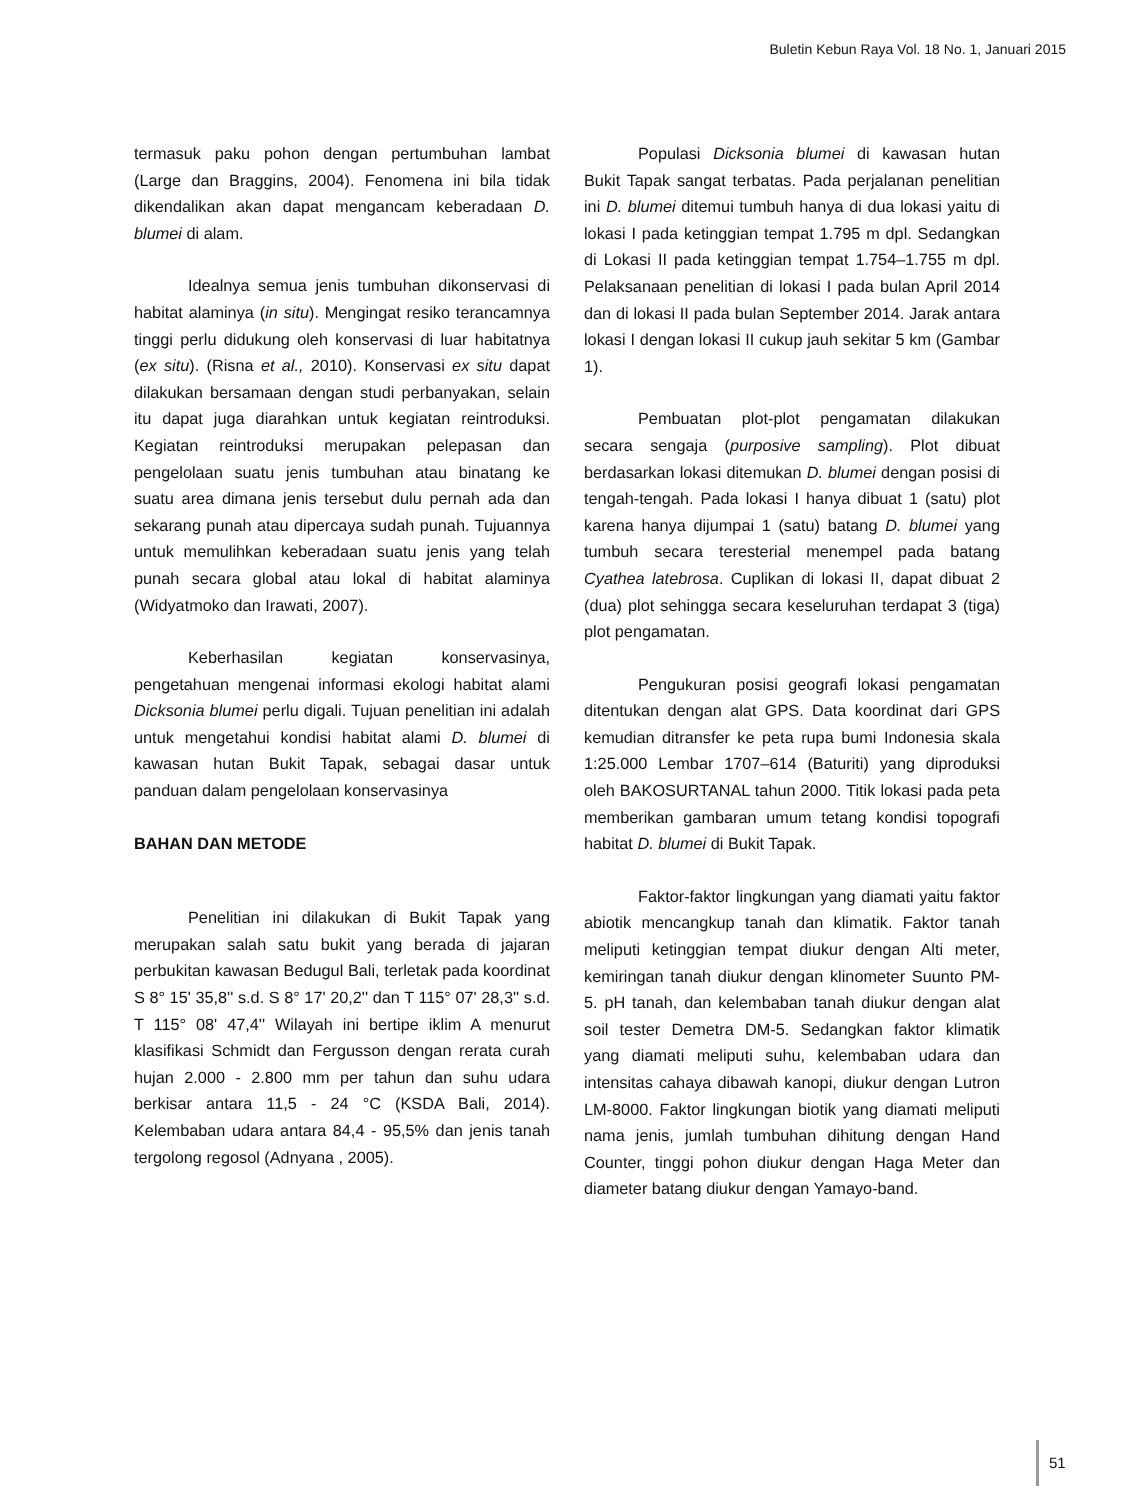Buletin Kebun Raya Vol. 18 No. 1, Januari 2015
termasuk paku pohon dengan pertumbuhan lambat (Large dan Braggins, 2004). Fenomena ini bila tidak dikendalikan akan dapat mengancam keberadaan D. blumei di alam.
Idealnya semua jenis tumbuhan dikonservasi di habitat alaminya (in situ). Mengingat resiko terancamnya tinggi perlu didukung oleh konservasi di luar habitatnya (ex situ). (Risna et al., 2010). Konservasi ex situ dapat dilakukan bersamaan dengan studi perbanyakan, selain itu dapat juga diarahkan untuk kegiatan reintroduksi. Kegiatan reintroduksi merupakan pelepasan dan pengelolaan suatu jenis tumbuhan atau binatang ke suatu area dimana jenis tersebut dulu pernah ada dan sekarang punah atau dipercaya sudah punah. Tujuannya untuk memulihkan keberadaan suatu jenis yang telah punah secara global atau lokal di habitat alaminya (Widyatmoko dan Irawati, 2007).
Keberhasilan kegiatan konservasinya, pengetahuan mengenai informasi ekologi habitat alami Dicksonia blumei perlu digali. Tujuan penelitian ini adalah untuk mengetahui kondisi habitat alami D. blumei di kawasan hutan Bukit Tapak, sebagai dasar untuk panduan dalam pengelolaan konservasinya
BAHAN DAN METODE
Penelitian ini dilakukan di Bukit Tapak yang merupakan salah satu bukit yang berada di jajaran perbukitan kawasan Bedugul Bali, terletak pada koordinat S 8° 15' 35,8'' s.d. S 8° 17' 20,2'' dan T 115° 07' 28,3'' s.d. T 115° 08' 47,4'' Wilayah ini bertipe iklim A menurut klasifikasi Schmidt dan Fergusson dengan rerata curah hujan 2.000 - 2.800 mm per tahun dan suhu udara berkisar antara 11,5 - 24 °C (KSDA Bali, 2014). Kelembaban udara antara 84,4 - 95,5% dan jenis tanah tergolong regosol (Adnyana , 2005).
Populasi Dicksonia blumei di kawasan hutan Bukit Tapak sangat terbatas. Pada perjalanan penelitian ini D. blumei ditemui tumbuh hanya di dua lokasi yaitu di lokasi I pada ketinggian tempat 1.795 m dpl. Sedangkan di Lokasi II pada ketinggian tempat 1.754–1.755 m dpl. Pelaksanaan penelitian di lokasi I pada bulan April 2014 dan di lokasi II pada bulan September 2014. Jarak antara lokasi I dengan lokasi II cukup jauh sekitar 5 km (Gambar 1).
Pembuatan plot-plot pengamatan dilakukan secara sengaja (purposive sampling). Plot dibuat berdasarkan lokasi ditemukan D. blumei dengan posisi di tengah-tengah. Pada lokasi I hanya dibuat 1 (satu) plot karena hanya dijumpai 1 (satu) batang D. blumei yang tumbuh secara teresterial menempel pada batang Cyathea latebrosa. Cuplikan di lokasi II, dapat dibuat 2 (dua) plot sehingga secara keseluruhan terdapat 3 (tiga) plot pengamatan.
Pengukuran posisi geografi lokasi pengamatan ditentukan dengan alat GPS. Data koordinat dari GPS kemudian ditransfer ke peta rupa bumi Indonesia skala 1:25.000 Lembar 1707–614 (Baturiti) yang diproduksi oleh BAKOSURTANAL tahun 2000. Titik lokasi pada peta memberikan gambaran umum tetang kondisi topografi habitat D. blumei di Bukit Tapak.
Faktor-faktor lingkungan yang diamati yaitu faktor abiotik mencangkup tanah dan klimatik. Faktor tanah meliputi ketinggian tempat diukur dengan Alti meter, kemiringan tanah diukur dengan klinometer Suunto PM-5. pH tanah, dan kelembaban tanah diukur dengan alat soil tester Demetra DM-5. Sedangkan faktor klimatik yang diamati meliputi suhu, kelembaban udara dan intensitas cahaya dibawah kanopi, diukur dengan Lutron LM-8000. Faktor lingkungan biotik yang diamati meliputi nama jenis, jumlah tumbuhan dihitung dengan Hand Counter, tinggi pohon diukur dengan Haga Meter dan diameter batang diukur dengan Yamayo-band.
51